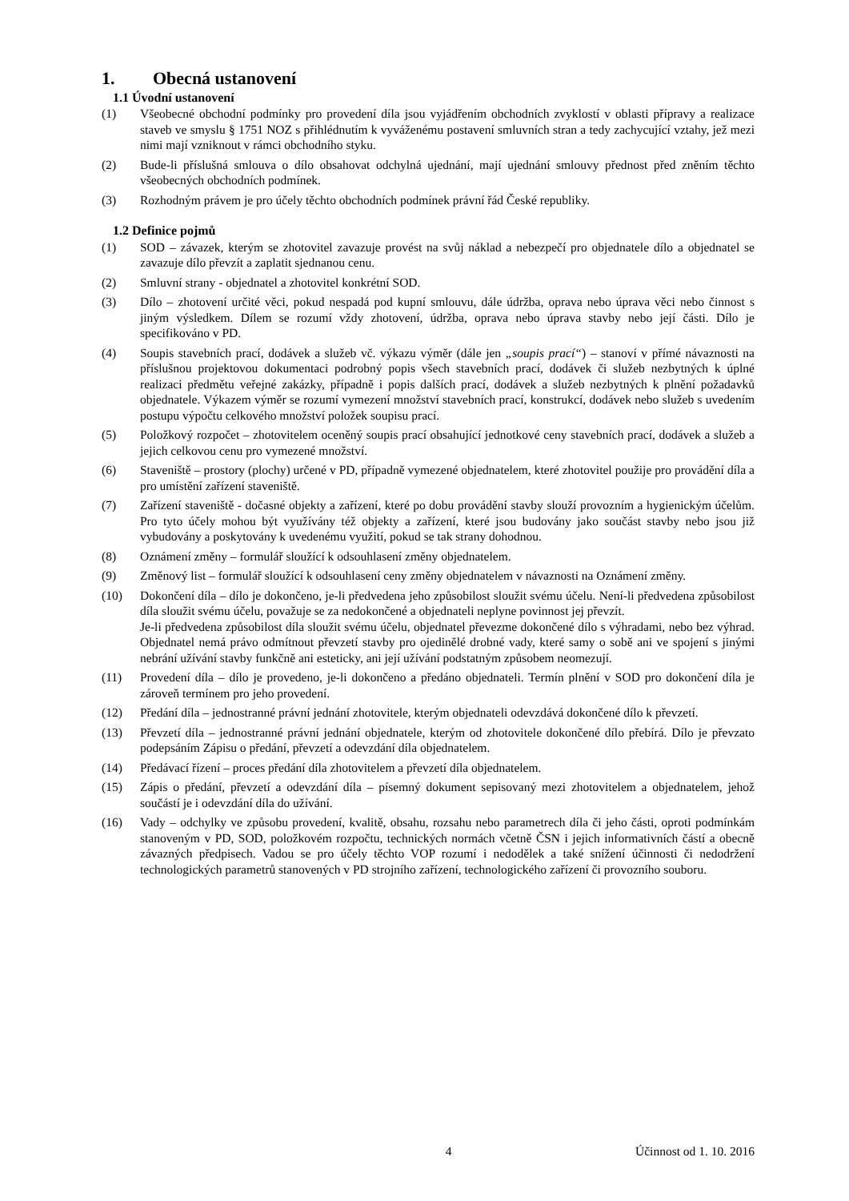1. Obecná ustanovení
1.1 Úvodní ustanovení
(1) Všeobecné obchodní podmínky pro provedení díla jsou vyjádřením obchodních zvyklostí v oblasti přípravy a realizace staveb ve smyslu § 1751 NOZ s přihlédnutím k vyváženému postavení smluvních stran a tedy zachycující vztahy, jež mezi nimi mají vzniknout v rámci obchodního styku.
(2) Bude-li příslušná smlouva o dílo obsahovat odchylná ujednání, mají ujednání smlouvy přednost před zněním těchto všeobecných obchodních podmínek.
(3) Rozhodným právem je pro účely těchto obchodních podmínek právní řád České republiky.
1.2 Definice pojmů
(1) SOD – závazek, kterým se zhotovitel zavazuje provést na svůj náklad a nebezpečí pro objednatele dílo a objednatel se zavazuje dílo převzít a zaplatit sjednanou cenu.
(2) Smluvní strany - objednatel a zhotovitel konkrétní SOD.
(3) Dílo – zhotovení určité věci, pokud nespadá pod kupní smlouvu, dále údržba, oprava nebo úprava věci nebo činnost s jiným výsledkem. Dílem se rozumí vždy zhotovení, údržba, oprava nebo úprava stavby nebo její části. Dílo je specifikováno v PD.
(4) Soupis stavebních prací, dodávek a služeb vč. výkazu výměr (dále jen „soupis prací“) – stanoví v přímé návaznosti na příslušnou projektovou dokumentaci podrobný popis všech stavebních prací, dodávek či služeb nezbytných k úplné realizaci předmětu veřejné zakázky, případně i popis dalších prací, dodávek a služeb nezbytných k plnění požadavků objednatele. Výkazem výměr se rozumí vymezení množství stavebních prací, konstrukcí, dodávek nebo služeb s uvedením postupu výpočtu celkového množství položek soupisu prací.
(5) Položkový rozpočet – zhotovitelem oceněný soupis prací obsahující jednotkové ceny stavebních prací, dodávek a služeb a jejich celkovou cenu pro vymezené množství.
(6) Staveniště – prostory (plochy) určené v PD, případně vymezené objednatelem, které zhotovitel použije pro provádění díla a pro umístění zařízení staveniště.
(7) Zařízení staveniště - dočasné objekty a zařízení, které po dobu provádění stavby slouží provozním a hygienickým účelům. Pro tyto účely mohou být využívány též objekty a zařízení, které jsou budovány jako součást stavby nebo jsou již vybudovány a poskytovány k uvedenému využití, pokud se tak strany dohodnou.
(8) Oznámení změny – formulář sloužící k odsouhlasení změny objednatelem.
(9) Změnový list – formulář sloužící k odsouhlasení ceny změny objednatelem v návaznosti na Oznámení změny.
(10) Dokončení díla – dílo je dokončeno, je-li předvedena jeho způsobilost sloužit svému účelu. Není-li předvedena způsobilost díla sloužit svému účelu, považuje se za nedokončené a objednateli neplyne povinnost jej převzít.
Je-li předvedena způsobilost díla sloužit svému účelu, objednatel převezme dokončené dílo s výhradami, nebo bez výhrad. Objednatel nemá právo odmítnout převzetí stavby pro ojedinělé drobné vady, které samy o sobě ani ve spojení s jinými nebrání užívání stavby funkčně ani esteticky, ani její užívání podstatným způsobem neomezují.
(11) Provedení díla – dílo je provedeno, je-li dokončeno a předáno objednateli. Termín plnění v SOD pro dokončení díla je zároveň termínem pro jeho provedení.
(12) Předání díla – jednostranné právní jednání zhotovitele, kterým objednateli odevzdává dokončené dílo k převzetí.
(13) Převzetí díla – jednostranné právní jednání objednatele, kterým od zhotovitele dokončené dílo přebírá. Dílo je převzato podepsáním Zápisu o předání, převzetí a odevzdání díla objednatelem.
(14) Předávací řízení – proces předání díla zhotovitelem a převzetí díla objednatelem.
(15) Zápis o předání, převzetí a odevzdání díla – písemný dokument sepisovaný mezi zhotovitelem a objednatelem, jehož součástí je i odevzdání díla do užívání.
(16) Vady – odchylky ve způsobu provedení, kvalitě, obsahu, rozsahu nebo parametrech díla či jeho části, oproti podmínkám stanoveným v PD, SOD, položkovém rozpočtu, technických normách včetně ČSN i jejich informativních částí a obecně závazných předpisech. Vadou se pro účely těchto VOP rozumí i nedodělek a také snížení účinnosti či nedodržení technologických parametrů stanovených v PD strojního zařízení, technologického zařízení či provozního souboru.
4 Účinnost od 1. 10. 2016